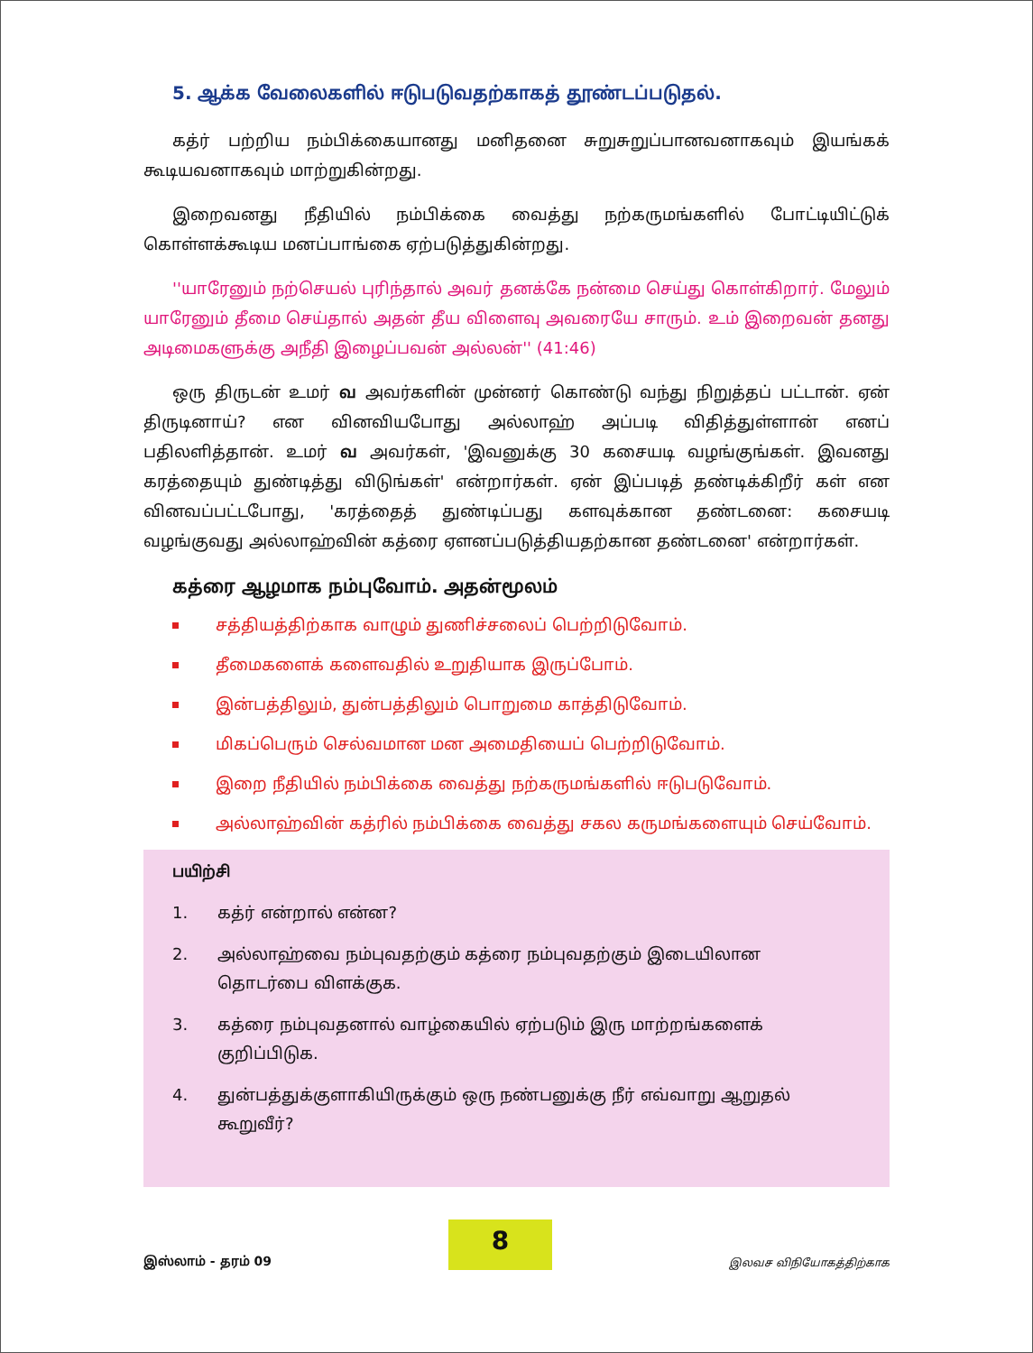5. ஆக்க வேலைகளில் ஈடுபடுவதற்காகத் தூண்டப்படுதல்.
கத்ர் பற்றிய நம்பிக்கையானது மனிதனை சுறுசுறுப்பானவனாகவும் இயங்கக் கூடியவனாகவும் மாற்றுகின்றது.
இறைவனது நீதியில் நம்பிக்கை வைத்து நற்கருமங்களில் போட்டியிட்டுக் கொள்ளக்கூடிய மனப்பாங்கை ஏற்படுத்துகின்றது.
''யாரேனும் நற்செயல் புரிந்தால் அவர் தனக்கே நன்மை செய்து கொள்கிறார். மேலும் யாரேனும் தீமை செய்தால் அதன் தீய விளைவு அவரையே சாரும். உம் இறைவன் தனது அடிமைகளுக்கு அநீதி இழைப்பவன் அல்லன்'' (41:46)
ஒரு திருடன் உமர் வ அவர்களின் முன்னர் கொண்டு வந்து நிறுத்தப் பட்டான். ஏன் திருடினாய்? என வினவியபோது அல்லாஹ் அப்படி விதித்துள்ளான் எனப் பதிலளித்தான். உமர் வ அவர்கள், 'இவனுக்கு 30 கசையடி வழங்குங்கள். இவனது கரத்தையும் துண்டித்து விடுங்கள்' என்றார்கள். ஏன் இப்படித் தண்டிக்கிறீர் கள் என வினவப்பட்டபோது, 'கரத்தைத் துண்டிப்பது களவுக்கான தண்டனை: கசையடி வழங்குவது அல்லாஹ்வின் கத்ரை ஏளனப்படுத்தியதற்கான தண்டனை' என்றார்கள்.
கத்ரை ஆழமாக நம்புவோம். அதன்மூலம்
சத்தியத்திற்காக வாழும் துணிச்சலைப் பெற்றிடுவோம்.
தீமைகளைக் களைவதில் உறுதியாக இருப்போம்.
இன்பத்திலும், துன்பத்திலும் பொறுமை காத்திடுவோம்.
மிகப்பெரும் செல்வமான மன அமைதியைப் பெற்றிடுவோம்.
இறை நீதியில் நம்பிக்கை வைத்து நற்கருமங்களில் ஈடுபடுவோம்.
அல்லாஹ்வின் கத்ரில் நம்பிக்கை வைத்து சகல கருமங்களையும் செய்வோம்.
பயிற்சி
1. கத்ர் என்றால் என்ன?
2. அல்லாஹ்வை நம்புவதற்கும் கத்ரை நம்புவதற்கும் இடையிலான தொடர்பை விளக்குக.
3. கத்ரை நம்புவதனால் வாழ்கையில் ஏற்படும் இரு மாற்றங்களைக் குறிப்பிடுக.
4. துன்பத்துக்குளாகியிருக்கும் ஒரு நண்பனுக்கு நீர் எவ்வாறு ஆறுதல் கூறுவீர்?
இஸ்லாம் - தரம் 09
8
இலவச விநியோகத்திற்காக